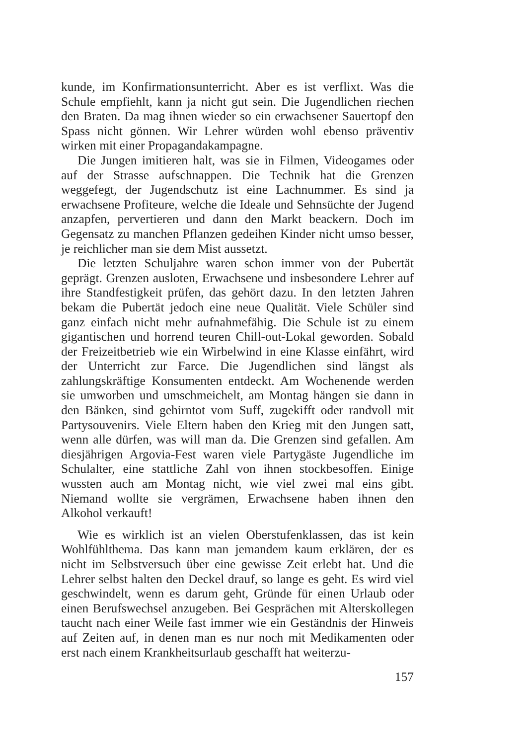kunde, im Konfirmationsunterricht. Aber es ist verflixt. Was die Schule empfiehlt, kann ja nicht gut sein. Die Jugendlichen riechen den Braten. Da mag ihnen wieder so ein erwachsener Sauertopf den Spass nicht gönnen. Wir Lehrer würden wohl ebenso präventiv wirken mit einer Propagandakampagne.
Die Jungen imitieren halt, was sie in Filmen, Videogames oder auf der Strasse aufschnappen. Die Technik hat die Grenzen weggefegt, der Jugendschutz ist eine Lachnummer. Es sind ja erwachsene Profiteure, welche die Ideale und Sehnsüchte der Jugend anzapfen, pervertieren und dann den Markt beackern. Doch im Gegensatz zu manchen Pflanzen gedeihen Kinder nicht umso besser, je reichlicher man sie dem Mist aussetzt.
Die letzten Schuljahre waren schon immer von der Pubertät geprägt. Grenzen ausloten, Erwachsene und insbesondere Lehrer auf ihre Standfestigkeit prüfen, das gehört dazu. In den letzten Jahren bekam die Pubertät jedoch eine neue Qualität. Viele Schüler sind ganz einfach nicht mehr aufnahmefähig. Die Schule ist zu einem gigantischen und horrend teuren Chill-out-Lokal geworden. Sobald der Freizeitbetrieb wie ein Wirbelwind in eine Klasse einfährt, wird der Unterricht zur Farce. Die Jugendlichen sind längst als zahlungskräftige Konsumenten entdeckt. Am Wochenende werden sie umworben und umschmeichelt, am Montag hängen sie dann in den Bänken, sind gehirntot vom Suff, zugekifft oder randvoll mit Partysouvenirs. Viele Eltern haben den Krieg mit den Jungen satt, wenn alle dürfen, was will man da. Die Grenzen sind gefallen. Am diesjährigen Argovia-Fest waren viele Partygäste Jugendliche im Schulalter, eine stattliche Zahl von ihnen stockbesoffen. Einige wussten auch am Montag nicht, wie viel zwei mal eins gibt. Niemand wollte sie vergrämen, Erwachsene haben ihnen den Alkohol verkauft!
Wie es wirklich ist an vielen Oberstufenklassen, das ist kein Wohlfühlthema. Das kann man jemandem kaum erklären, der es nicht im Selbstversuch über eine gewisse Zeit erlebt hat. Und die Lehrer selbst halten den Deckel drauf, so lange es geht. Es wird viel geschwindelt, wenn es darum geht, Gründe für einen Urlaub oder einen Berufswechsel anzugeben. Bei Gesprächen mit Alterskollegen taucht nach einer Weile fast immer wie ein Geständnis der Hinweis auf Zeiten auf, in denen man es nur noch mit Medikamenten oder erst nach einem Krankheitsurlaub geschafft hat weiterzu-
157